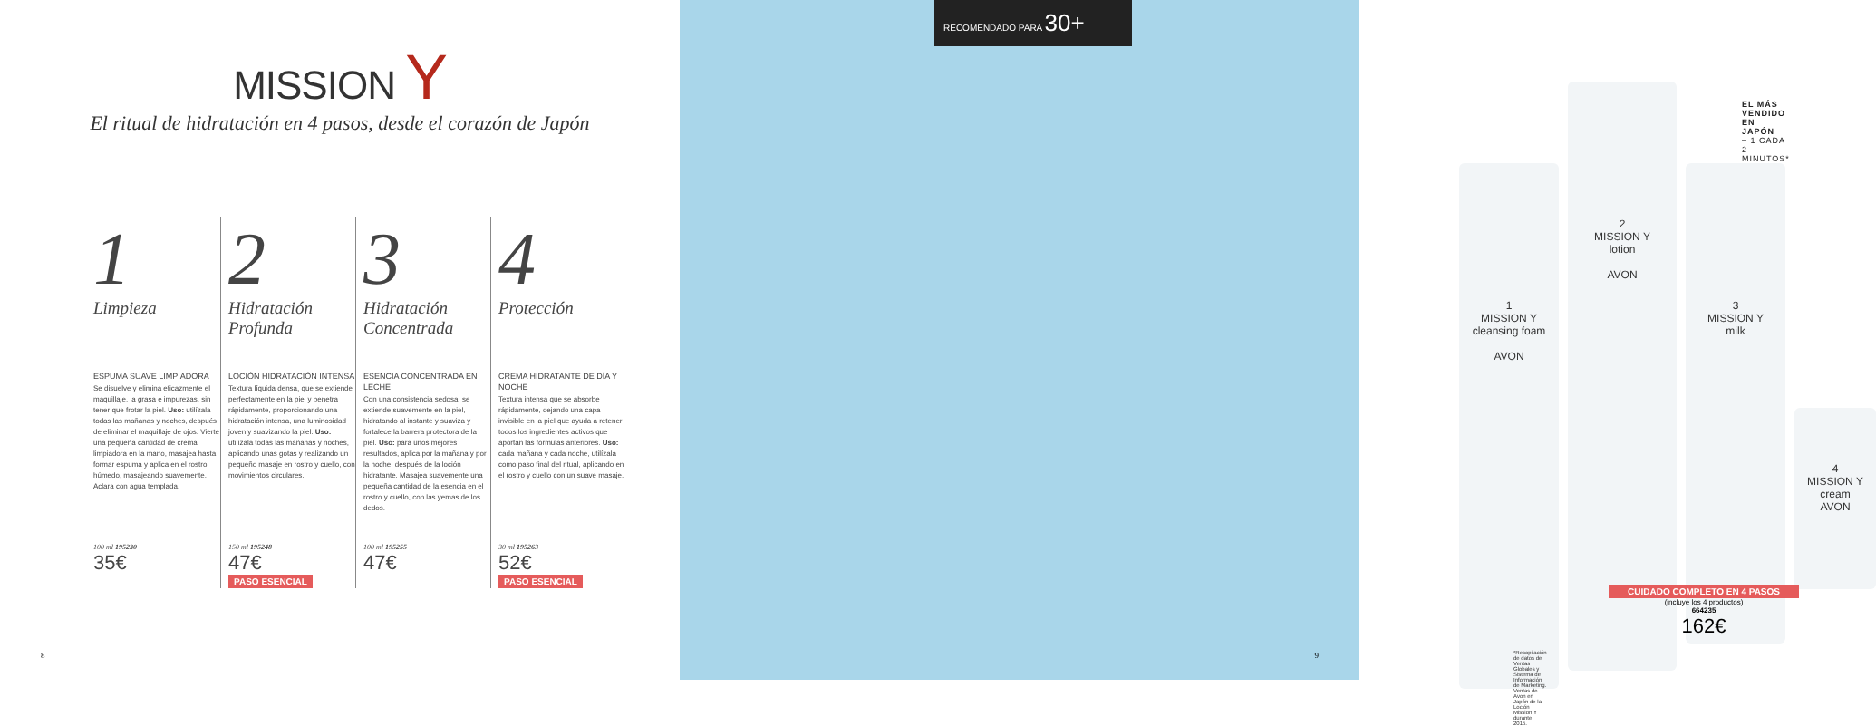MISSION Y
El ritual de hidratación en 4 pasos, desde el corazón de Japón
1
Limpieza
ESPUMA SUAVE LIMPIADORA
Se disuelve y elimina eficazmente el maquillaje, la grasa e impurezas, sin tener que frotar la piel. Uso: utilízala todas las mañanas y noches, después de eliminar el maquillaje de ojos. Vierte una pequeña cantidad de crema limpiadora en la mano, masajea hasta formar espuma y aplica en el rostro húmedo, masajeando suavemente. Aclara con agua templada.
100 ml 195230
35€
2
Hidratación Profunda
LOCIÓN HIDRATACIÓN INTENSA
Textura líquida densa, que se extiende perfectamente en la piel y penetra rápidamente, proporcionando una hidratación intensa, una luminosidad joven y suavizando la piel. Uso: utilízala todas las mañanas y noches, aplicando unas gotas y realizando un pequeño masaje en rostro y cuello, con movimientos circulares.
150 ml 195248
47€
PASO ESENCIAL
3
Hidratación Concentrada
ESENCIA CONCENTRADA EN LECHE
Con una consistencia sedosa, se extiende suavemente en la piel, hidratando al instante y suaviza y fortalece la barrera protectora de la piel. Uso: para unos mejores resultados, aplica por la mañana y por la noche, después de la loción hidratante. Masajea suavemente una pequeña cantidad de la esencia en el rostro y cuello, con las yemas de los dedos.
100 ml 195255
47€
4
Protección
CREMA HIDRATANTE DE DÍA Y NOCHE
Textura intensa que se absorbe rápidamente, dejando una capa invisible en la piel que ayuda a retener todos los ingredientes activos que aportan las fórmulas anteriores. Uso: cada mañana y cada noche, utilízala como paso final del ritual, aplicando en el rostro y cuello con un suave masaje.
30 ml 195263
52€
PASO ESENCIAL
8
RECOMENDADO PARA 30+
EL MÁS VENDIDO EN JAPÓN
– 1 CADA 2 MINUTOS*
1
MISSION Y
cleansing foam
AVON
2
MISSION Y
lotion
AVON
3
MISSION Y
milk
4
MISSION Y
cream
AVON
CUIDADO COMPLETO EN 4 PASOS
(incluye los 4 productos)
664235
162€
*Recopilación de datos de Ventas Globales y Sistema de Información de Marketing. Ventas de Avon en Japón de la Loción Mission Y durante 2015.
9